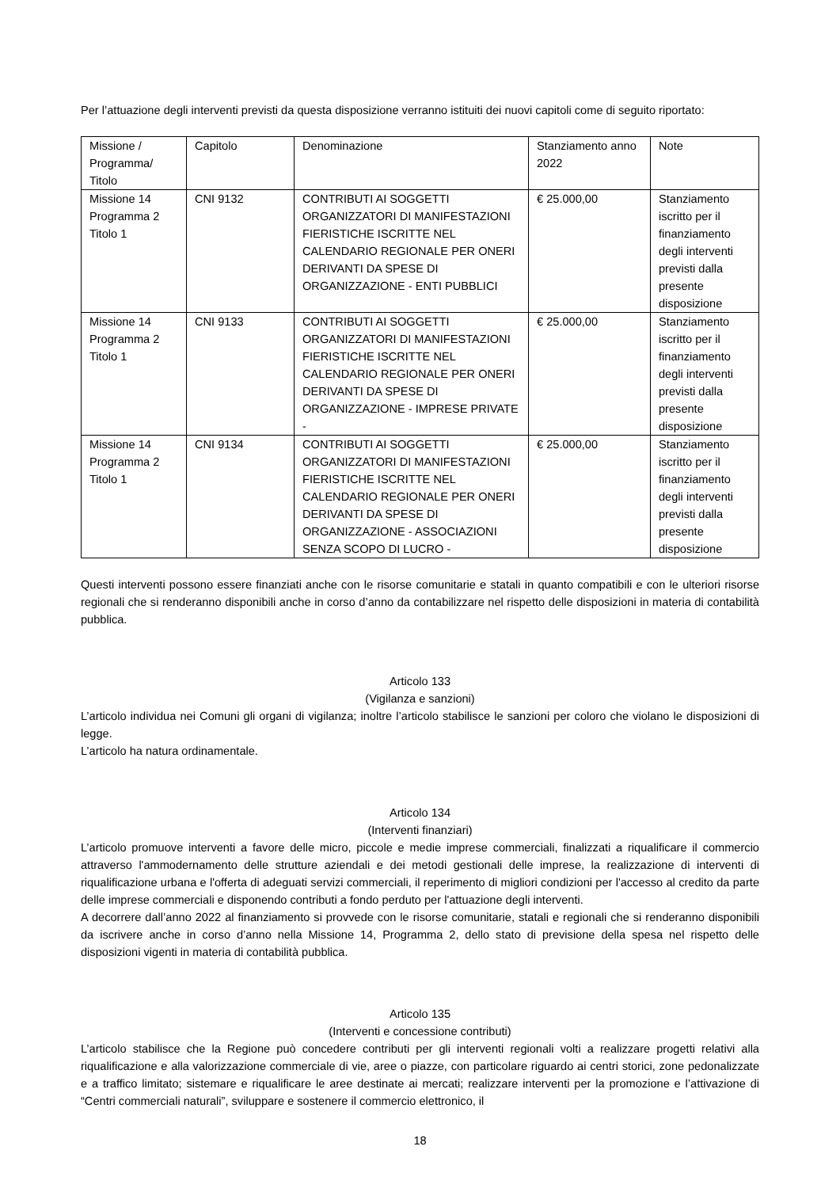Per l’attuazione degli interventi previsti da questa disposizione verranno istituiti dei nuovi capitoli come di seguito riportato:
| Missione / Programma/ Titolo | Capitolo | Denominazione | Stanziamento anno 2022 | Note |
| Missione 14 Programma 2 Titolo 1 | CNI 9132 | CONTRIBUTI AI SOGGETTI ORGANIZZATORI DI MANIFESTAZIONI FIERISTICHE ISCRITTE NEL CALENDARIO REGIONALE PER ONERI DERIVANTI DA SPESE DI ORGANIZZAZIONE - ENTI PUBBLICI | € 25.000,00 | Stanziamento iscritto per il finanziamento degli interventi previsti dalla presente disposizione |
| Missione 14 Programma 2 Titolo 1 | CNI 9133 | CONTRIBUTI AI SOGGETTI ORGANIZZATORI DI MANIFESTAZIONI FIERISTICHE ISCRITTE NEL CALENDARIO REGIONALE PER ONERI DERIVANTI DA SPESE DI ORGANIZZAZIONE - IMPRESE PRIVATE - | € 25.000,00 | Stanziamento iscritto per il finanziamento degli interventi previsti dalla presente disposizione |
| Missione 14 Programma 2 Titolo 1 | CNI 9134 | CONTRIBUTI AI SOGGETTI ORGANIZZATORI DI MANIFESTAZIONI FIERISTICHE ISCRITTE NEL CALENDARIO REGIONALE PER ONERI DERIVANTI DA SPESE DI ORGANIZZAZIONE - ASSOCIAZIONI SENZA SCOPO DI LUCRO - | € 25.000,00 | Stanziamento iscritto per il finanziamento degli interventi previsti dalla presente disposizione |
Questi interventi possono essere finanziati anche con le risorse comunitarie e statali in quanto compatibili e con le ulteriori risorse regionali che si renderanno disponibili anche in corso d’anno da contabilizzare nel rispetto delle disposizioni in materia di contabilità pubblica.
Articolo 133
(Vigilanza e sanzioni)
L’articolo individua nei Comuni gli organi di vigilanza; inoltre l’articolo stabilisce le sanzioni per coloro che violano le disposizioni di legge.
L’articolo ha natura ordinamentale.
Articolo 134
(Interventi finanziari)
L’articolo promuove interventi a favore delle micro, piccole e medie imprese commerciali, finalizzati a riqualificare il commercio attraverso l'ammodernamento delle strutture aziendali e dei metodi gestionali delle imprese, la realizzazione di interventi di riqualificazione urbana e l'offerta di adeguati servizi commerciali, il reperimento di migliori condizioni per l'accesso al credito da parte delle imprese commerciali e disponendo contributi a fondo perduto per l'attuazione degli interventi.
A decorrere dall’anno 2022 al finanziamento si provvede con le risorse comunitarie, statali e regionali che si renderanno disponibili da iscrivere anche in corso d’anno nella Missione 14, Programma 2, dello stato di previsione della spesa nel rispetto delle disposizioni vigenti in materia di contabilità pubblica.
Articolo 135
(Interventi e concessione contributi)
L’articolo stabilisce che la Regione può concedere contributi per gli interventi regionali volti a realizzare progetti relativi alla riqualificazione e alla valorizzazione commerciale di vie, aree o piazze, con particolare riguardo ai centri storici, zone pedonalizzate e a traffico limitato; sistemare e riqualificare le aree destinate ai mercati; realizzare interventi per la promozione e l’attivazione di “Centri commerciali naturali”, sviluppare e sostenere il commercio elettronico, il
18